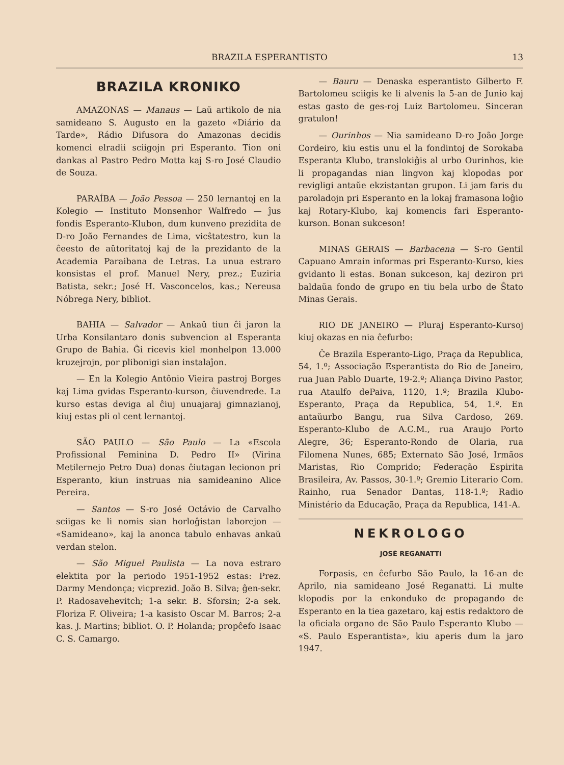BRAZILA ESPERANTISTO 13
BRAZILA KRONIKO
AMAZONAS — Manaus — Laŭ artikolo de nia samideano S. Augusto en la gazeto «Diário da Tarde», Rádio Difusora do Amazonas decidis komenci elradii sciigojn pri Esperanto. Tion oni dankas al Pastro Pedro Motta kaj S-ro José Claudio de Souza.
PARAÍBA — João Pessoa — 250 lernantoj en la Kolegio — Instituto Monsenhor Walfredo — ĵus fondis Esperanto-Klubon, dum kunveno prezidita de D-ro João Fernandes de Lima, vicŝtatestro, kun la ĉeesto de aŭtoritatoj kaj de la prezidanto de la Academia Paraibana de Letras. La unua estraro konsistas el prof. Manuel Nery, prez.; Euziria Batista, sekr.; José H. Vasconcelos, kas.; Nereusa Nóbrega Nery, bibliot.
BAHIA — Salvador — Ankaŭ tiun ĉi jaron la Urba Konsilantaro donis subvencion al Esperanta Grupo de Bahia. Ĝi ricevis kiel monhelpon 13.000 kruzejrojn, por plibonigi sian instalaĵon.
— En la Kolegio Antônio Vieira pastroj Borges kaj Lima gvidas Esperanto-kurson, ĉiuvendrede. La kurso estas deviga al ĉiuj unuajaraj gimnazianoj, kiuj estas pli ol cent lernantoj.
SÃO PAULO — São Paulo — La «Escola Profissional Feminina D. Pedro II» (Virina Metilernejo Petro Dua) donas ĉiutagan lecionon pri Esperanto, kiun instruas nia samideanino Alice Pereira.
— Santos — S-ro José Octávio de Carvalho sciigas ke li nomis sian horloĝistan laborejon — «Samideano», kaj la anonca tabulo enhavas ankaŭ verdan stelon.
— São Miguel Paulista — La nova estraro elektita por la periodo 1951-1952 estas: Prez. Darmy Mendonça; vicprezid. João B. Silva; ĝen-sekr. P. Radosavehevitch; 1-a sekr. B. Sforsin; 2-a sek. Floriza F. Oliveira; 1-a kasisto Oscar M. Barros; 2-a kas. J. Martins; bibliot. O. P. Holanda; propĉefo Isaac C. S. Camargo.
— Bauru — Denaska esperantisto Gilberto F. Bartolomeu sciigis ke li alvenis la 5-an de Junio kaj estas gasto de ges-roj Luiz Bartolomeu. Sinceran gratulon!
— Ourinhos — Nia samideano D-ro João Jorge Cordeiro, kiu estis unu el la fondintoj de Sorokaba Esperanta Klubo, translokiĝis al urbo Ourinhos, kie li propagandas nian lingvon kaj klopodas por revigligi antaŭe ekzistantan grupon. Li jam faris du paroladojn pri Esperanto en la lokaj framasona loĝio kaj Rotary-Klubo, kaj komencis fari Esperanto-kurson. Bonan sukceson!
MINAS GERAIS — Barbacena — S-ro Gentil Capuano Amrain informas pri Esperanto-Kurso, kies gvidanto li estas. Bonan sukceson, kaj deziron pri baldaŭa fondo de grupo en tiu bela urbo de Ŝtato Minas Gerais.
RIO DE JANEIRO — Pluraj Esperanto-Kursoj kiuj okazas en nia ĉefurbo:
Ĉe Brazila Esperanto-Ligo, Praça da Republica, 54, 1.º; Associação Esperantista do Rio de Janeiro, rua Juan Pablo Duarte, 19-2.º; Aliança Divino Pastor, rua Ataulfo dePaiva, 1120, 1.º; Brazila Klubo-Esperanto, Praça da Republica, 54, 1.º. En antaŭurbo Bangu, rua Silva Cardoso, 269. Esperanto-Klubo de A.C.M., rua Araujo Porto Alegre, 36; Esperanto-Rondo de Olaria, rua Filomena Nunes, 685; Externato São José, Irmãos Maristas, Rio Comprido; Federação Espirita Brasileira, Av. Passos, 30-1.º; Gremio Literario Com. Rainho, rua Senador Dantas, 118-1.º; Radio Ministério da Educação, Praça da Republica, 141-A.
NEKROLOGO
JOSÉ REGANATTI
Forpasis, en ĉefurbo São Paulo, la 16-an de Aprilo, nia samideano José Reganatti. Li multe klopodis por la enkonduko de propagando de Esperanto en la tiea gazetaro, kaj estis redaktoro de la oficiala organo de São Paulo Esperanto Klubo — «S. Paulo Esperantista», kiu aperis dum la jaro 1947.